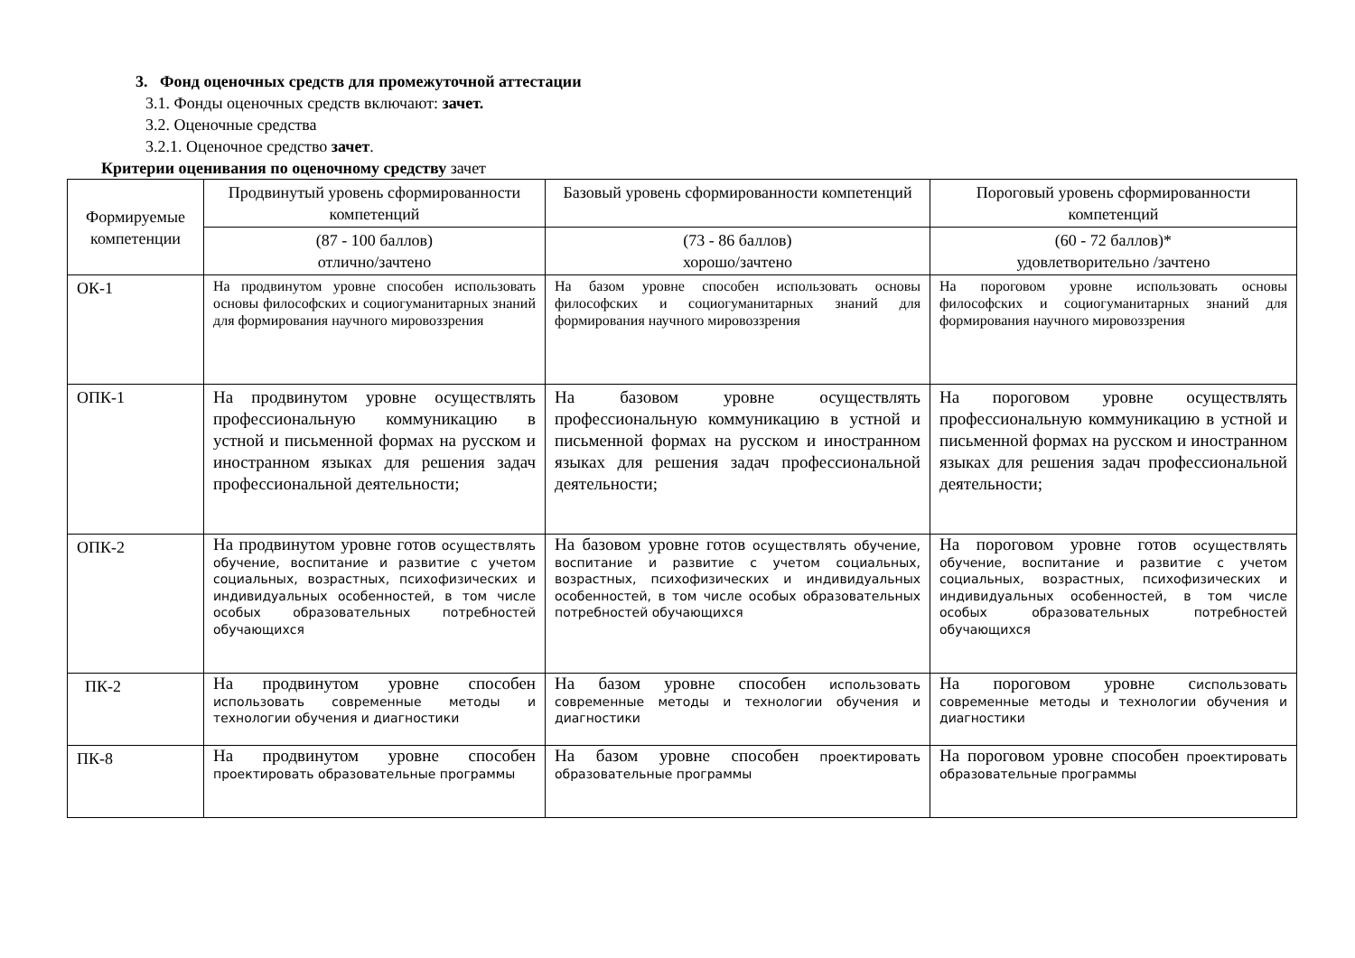3. Фонд оценочных средств для промежуточной аттестации
3.1. Фонды оценочных средств включают: зачет.
3.2. Оценочные средства
3.2.1. Оценочное средство зачет.
Критерии оценивания по оценочному средству зачет
| Формируемые компетенции | Продвинутый уровень сформированности компетенций | Базовый уровень сформированности компетенций | Пороговый уровень сформированности компетенций |
| --- | --- | --- | --- |
| | (87 - 100 баллов) отлично/зачтено | (73 - 86 баллов) хорошо/зачтено | (60 - 72 баллов)* удовлетворительно /зачтено |
| ОК-1 | На продвинутом уровне способен использовать основы философских и социогуманитарных знаний для формирования научного мировоззрения | На базом уровне способен использовать основы философских и социогуманитарных знаний для формирования научного мировоззрения | На пороговом уровне использовать основы философских и социогуманитарных знаний для формирования научного мировоззрения |
| ОПК-1 | На продвинутом уровне осуществлять профессиональную коммуникацию в устной и письменной формах на русском и иностранном языках для решения задач профессиональной деятельности; | На базовом уровне осуществлять профессиональную коммуникацию в устной и письменной формах на русском и иностранном языках для решения задач профессиональной деятельности; | На пороговом уровне осуществлять профессиональную коммуникацию в устной и письменной формах на русском и иностранном языках для решения задач профессиональной деятельности; |
| ОПК-2 | На продвинутом уровне готов осуществлять обучение, воспитание и развитие с учетом социальных, возрастных, психофизических и индивидуальных особенностей, в том числе особых образовательных потребностей обучающихся | На базовом уровне готов осуществлять обучение, воспитание и развитие с учетом социальных, возрастных, психофизических и индивидуальных особенностей, в том числе особых образовательных потребностей обучающихся | На пороговом уровне готов осуществлять обучение, воспитание и развитие с учетом социальных, возрастных, психофизических и индивидуальных особенностей, в том числе особых образовательных потребностей обучающихся |
| ПК-2 | На продвинутом уровне способен использовать современные методы и технологии обучения и диагностики | На базом уровне способен использовать современные методы и технологии обучения и диагностики | На пороговом уровне с использовать современные методы и технологии обучения и диагностики |
| ПК-8 | На продвинутом уровне способен проектировать образовательные программы | На базом уровне способен проектировать образовательные программы | На пороговом уровне способен проектировать образовательные программы |